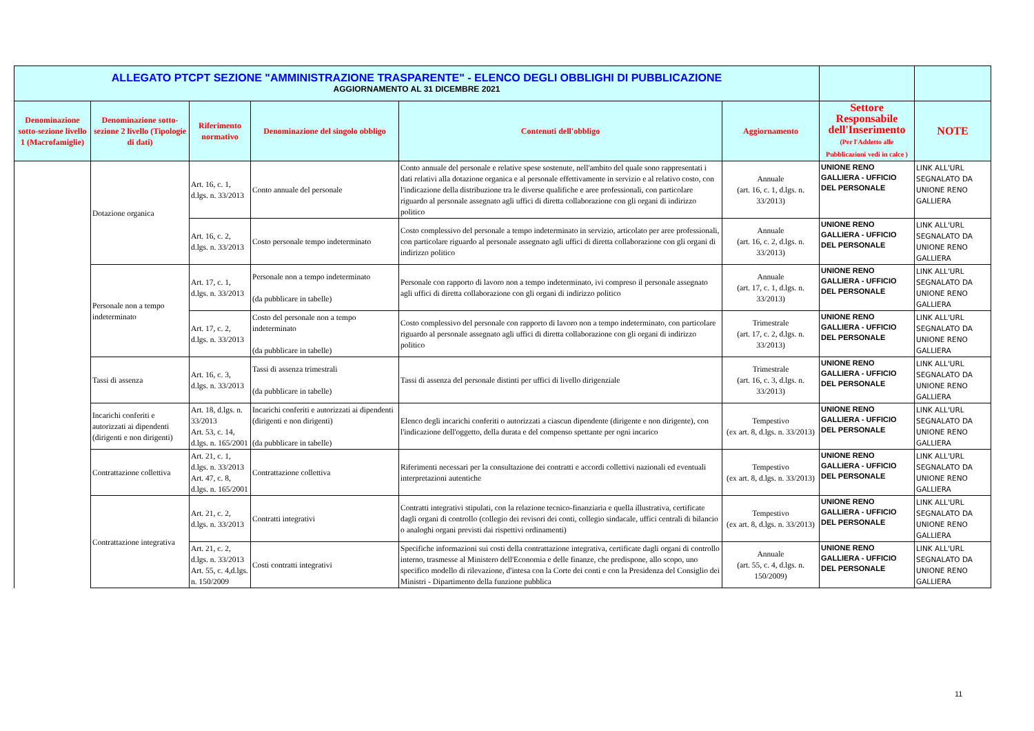| ALLEGATO PTCPT SEZIONE "AMMINISTRAZIONE TRASPARENTE" - ELENCO DEGLI OBBLIGHI DI PUBBLICAZIONE AGGIORNAMENTO AL 31 DICEMBRE 2021 | | | | | | | |
| Denominazione sotto-sezione livello 1 (Macrofamiglie) | Denominazione sotto-sezione 2 livello (Tipologie di dati) | Riferimento normativo | Denominazione del singolo obbligo | Contenuti dell'obbligo | Aggiornamento | Settore Responsabile dell'Inserimento (Per l'Addetto alle Pubblicazioni vedi in calce ) | NOTE |
| | Dotazione organica | Art. 16, c. 1, d.lgs. n. 33/2013 | Conto annuale del personale | Conto annuale del personale e relative spese sostenute, nell'ambito del quale sono rappresentati i dati relativi alla dotazione organica e al personale effettivamente in servizio e al relativo costo, con l'indicazione della distribuzione tra le diverse qualifiche e aree professionali, con particolare riguardo al personale assegnato agli uffici di diretta collaborazione con gli organi di indirizzo politico | Annuale (art. 16, c. 1, d.lgs. n. 33/2013) | UNIONE RENO GALLIERA - UFFICIO DEL PERSONALE | LINK ALL'URL SEGNALATO DA UNIONE RENO GALLIERA |
| | | Art. 16, c. 2, d.lgs. n. 33/2013 | Costo personale tempo indeterminato | Costo complessivo del personale a tempo indeterminato in servizio, articolato per aree professionali, con particolare riguardo al personale assegnato agli uffici di diretta collaborazione con gli organi di indirizzo politico | Annuale (art. 16, c. 2, d.lgs. n. 33/2013) | UNIONE RENO GALLIERA - UFFICIO DEL PERSONALE | LINK ALL'URL SEGNALATO DA UNIONE RENO GALLIERA |
| | Personale non a tempo indeterminato | Art. 17, c. 1, d.lgs. n. 33/2013 | Personale non a tempo indeterminato (da pubblicare in tabelle) | Personale con rapporto di lavoro non a tempo indeterminato, ivi compreso il personale assegnato agli uffici di diretta collaborazione con gli organi di indirizzo politico | Annuale (art. 17, c. 1, d.lgs. n. 33/2013) | UNIONE RENO GALLIERA - UFFICIO DEL PERSONALE | LINK ALL'URL SEGNALATO DA UNIONE RENO GALLIERA |
| | | Art. 17, c. 2, d.lgs. n. 33/2013 | Costo del personale non a tempo indeterminato (da pubblicare in tabelle) | Costo complessivo del personale con rapporto di lavoro non a tempo indeterminato, con particolare riguardo al personale assegnato agli uffici di diretta collaborazione con gli organi di indirizzo politico | Trimestrale (art. 17, c. 2, d.lgs. n. 33/2013) | UNIONE RENO GALLIERA - UFFICIO DEL PERSONALE | LINK ALL'URL SEGNALATO DA UNIONE RENO GALLIERA |
| | Tassi di assenza | Art. 16, c. 3, d.lgs. n. 33/2013 | Tassi di assenza trimestrali (da pubblicare in tabelle) | Tassi di assenza del personale distinti per uffici di livello dirigenziale | Trimestrale (art. 16, c. 3, d.lgs. n. 33/2013) | UNIONE RENO GALLIERA - UFFICIO DEL PERSONALE | LINK ALL'URL SEGNALATO DA UNIONE RENO GALLIERA |
| | Incarichi conferiti e autorizzati ai dipendenti (dirigenti e non dirigenti) | Art. 18, d.lgs. n. 33/2013 Art. 53, c. 14, d.lgs. n. 165/2001 | Incarichi conferiti e autorizzati ai dipendenti (dirigenti e non dirigenti) (da pubblicare in tabelle) | Elenco degli incarichi conferiti o autorizzati a ciascun dipendente (dirigente e non dirigente), con l'indicazione dell'oggetto, della durata e del compenso spettante per ogni incarico | Tempestivo (ex art. 8, d.lgs. n. 33/2013) | UNIONE RENO GALLIERA - UFFICIO DEL PERSONALE | LINK ALL'URL SEGNALATO DA UNIONE RENO GALLIERA |
| | Contrattazione collettiva | Art. 21, c. 1, d.lgs. n. 33/2013 Art. 47, c. 8, d.lgs. n. 165/2001 | Contrattazione collettiva | Riferimenti necessari per la consultazione dei contratti e accordi collettivi nazionali ed eventuali interpretazioni autentiche | Tempestivo (ex art. 8, d.lgs. n. 33/2013) | UNIONE RENO GALLIERA - UFFICIO DEL PERSONALE | LINK ALL'URL SEGNALATO DA UNIONE RENO GALLIERA |
| | Contrattazione integrativa | Art. 21, c. 2, d.lgs. n. 33/2013 | Contratti integrativi | Contratti integrativi stipulati, con la relazione tecnico-finanziaria e quella illustrativa, certificate dagli organi di controllo (collegio dei revisori dei conti, collegio sindacale, uffici centrali di bilancio o analoghi organi previsti dai rispettivi ordinamenti) | Tempestivo (ex art. 8, d.lgs. n. 33/2013) | UNIONE RENO GALLIERA - UFFICIO DEL PERSONALE | LINK ALL'URL SEGNALATO DA UNIONE RENO GALLIERA |
| | | Art. 21, c. 2, d.lgs. n. 33/2013 Art. 55, c. 4,d.lgs. n. 150/2009 | Costi contratti integrativi | Specifiche informazioni sui costi della contrattazione integrativa, certificate dagli organi di controllo interno, trasmesse al Ministero dell'Economia e delle finanze, che predispone, allo scopo, uno specifico modello di rilevazione, d'intesa con la Corte dei conti e con la Presidenza del Consiglio dei Ministri - Dipartimento della funzione pubblica | Annuale (art. 55, c. 4, d.lgs. n. 150/2009) | UNIONE RENO GALLIERA - UFFICIO DEL PERSONALE | LINK ALL'URL SEGNALATO DA UNIONE RENO GALLIERA |
11